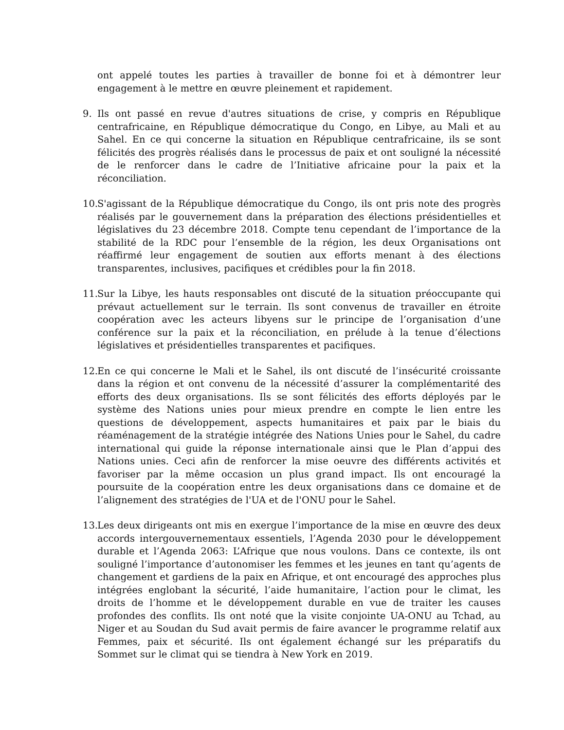ont appelé toutes les parties à travailler de bonne foi et à démontrer leur engagement à le mettre en œuvre pleinement et rapidement.
9. Ils ont passé en revue d'autres situations de crise, y compris en République centrafricaine, en République démocratique du Congo, en Libye, au Mali et au Sahel. En ce qui concerne la situation en République centrafricaine, ils se sont félicités des progrès réalisés dans le processus de paix et ont souligné la nécessité de le renforcer dans le cadre de l’Initiative africaine pour la paix et la réconciliation.
10.
S'agissant de la République démocratique du Congo, ils ont pris note des progrès réalisés par le gouvernement dans la préparation des élections présidentielles et législatives du 23 décembre 2018. Compte tenu cependant de l’importance de la stabilité de la RDC pour l’ensemble de la région, les deux Organisations ont réaffirmé leur engagement de soutien aux efforts menant à des élections transparentes, inclusives, pacifiques et crédibles pour la fin 2018.
11.
Sur la Libye, les hauts responsables ont discuté de la situation préoccupante qui prévaut actuellement sur le terrain. Ils sont convenus de travailler en étroite coopération avec les acteurs libyens sur le principe de l’organisation d’une conférence sur la paix et la réconciliation, en prélude à la tenue d’élections législatives et présidentielles transparentes et pacifiques.
12.
En ce qui concerne le Mali et le Sahel, ils ont discuté de l’insécurité croissante dans la région et ont convenu de la nécessité d’assurer la complémentarité des efforts des deux organisations. Ils se sont félicités des efforts déployés par le système des Nations unies pour mieux prendre en compte le lien entre les questions de développement, aspects humanitaires et paix par le biais du réaménagement de la stratégie intégrée des Nations Unies pour le Sahel, du cadre international qui guide la réponse internationale ainsi que le Plan d’appui des Nations unies. Ceci afin de renforcer la mise oeuvre des différents activités et favoriser par la même occasion un plus grand impact. Ils ont encouragé la poursuite de la coopération entre les deux organisations dans ce domaine et de l’alignement des stratégies de l'UA et de l'ONU pour le Sahel.
13.
Les deux dirigeants ont mis en exergue l’importance de la mise en œuvre des deux accords intergouvernementaux essentiels, l’Agenda 2030 pour le développement durable et l’Agenda 2063: L’Afrique que nous voulons. Dans ce contexte, ils ont souligné l’importance d’autonomiser les femmes et les jeunes en tant qu’agents de changement et gardiens de la paix en Afrique, et ont encouragé des approches plus intégrées englobant la sécurité, l’aide humanitaire, l’action pour le climat, les droits de l’homme et le développement durable en vue de traiter les causes profondes des conflits. Ils ont noté que la visite conjointe UA-ONU au Tchad, au Niger et au Soudan du Sud avait permis de faire avancer le programme relatif aux Femmes, paix et sécurité. Ils ont également échangé sur les préparatifs du Sommet sur le climat qui se tiendra à New York en 2019.